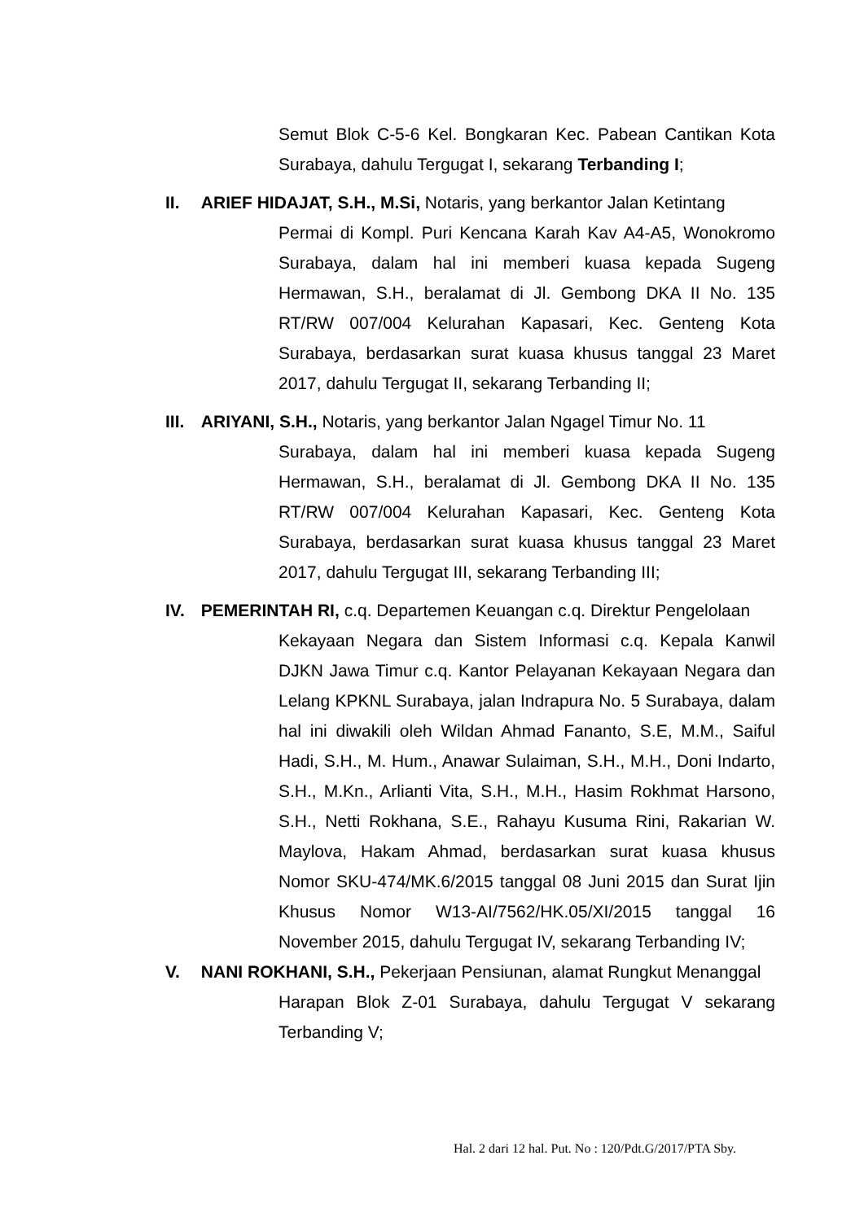Semut Blok C-5-6 Kel. Bongkaran Kec. Pabean Cantikan Kota Surabaya, dahulu Tergugat I, sekarang Terbanding I;
II. ARIEF HIDAJAT, S.H., M.Si, Notaris, yang berkantor Jalan Ketintang
Permai di Kompl. Puri Kencana Karah Kav A4-A5, Wonokromo Surabaya, dalam hal ini memberi kuasa kepada Sugeng Hermawan, S.H., beralamat di Jl. Gembong DKA II No. 135 RT/RW 007/004 Kelurahan Kapasari, Kec. Genteng Kota Surabaya, berdasarkan surat kuasa khusus tanggal 23 Maret 2017, dahulu Tergugat II, sekarang Terbanding II;
III. ARIYANI, S.H., Notaris, yang berkantor Jalan Ngagel Timur No. 11
Surabaya, dalam hal ini memberi kuasa kepada Sugeng Hermawan, S.H., beralamat di Jl. Gembong DKA II No. 135 RT/RW 007/004 Kelurahan Kapasari, Kec. Genteng Kota Surabaya, berdasarkan surat kuasa khusus tanggal 23 Maret 2017, dahulu Tergugat III, sekarang Terbanding III;
IV. PEMERINTAH RI, c.q. Departemen Keuangan c.q. Direktur Pengelolaan
Kekayaan Negara dan Sistem Informasi c.q. Kepala Kanwil DJKN Jawa Timur c.q. Kantor Pelayanan Kekayaan Negara dan Lelang KPKNL Surabaya, jalan Indrapura No. 5 Surabaya, dalam hal ini diwakili oleh Wildan Ahmad Fananto, S.E, M.M., Saiful Hadi, S.H., M. Hum., Anawar Sulaiman, S.H., M.H., Doni Indarto, S.H., M.Kn., Arlianti Vita, S.H., M.H., Hasim Rokhmat Harsono, S.H., Netti Rokhana, S.E., Rahayu Kusuma Rini, Rakarian W. Maylova, Hakam Ahmad, berdasarkan surat kuasa khusus Nomor SKU-474/MK.6/2015 tanggal 08 Juni 2015 dan Surat Ijin Khusus Nomor W13-AI/7562/HK.05/XI/2015 tanggal 16 November 2015, dahulu Tergugat IV, sekarang Terbanding IV;
V. NANI ROKHANI, S.H., Pekerjaan Pensiunan, alamat Rungkut Menanggal
Harapan Blok Z-01 Surabaya, dahulu Tergugat V sekarang Terbanding V;
Hal. 2 dari 12 hal. Put. No : 120/Pdt.G/2017/PTA Sby.